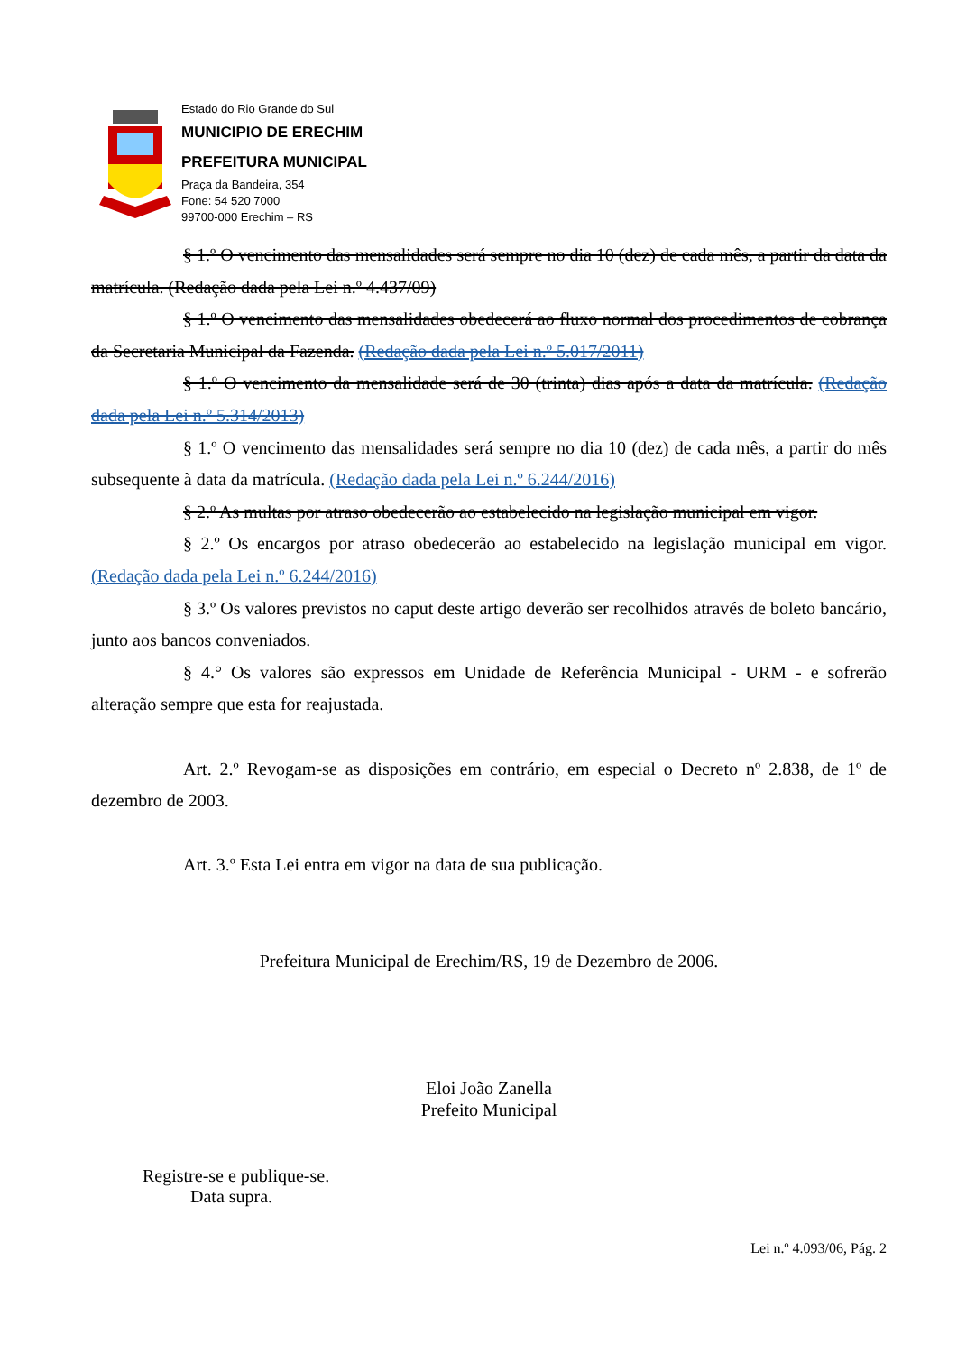Estado do Rio Grande do Sul
MUNICIPIO DE ERECHIM
PREFEITURA MUNICIPAL
Praça da Bandeira, 354
Fone: 54 520 7000
99700-000 Erechim – RS
§ 1.º O vencimento das mensalidades será sempre no dia 10 (dez) de cada mês, a partir da data da matrícula. (Redação dada pela Lei n.º 4.437/09)
§ 1.º O vencimento das mensalidades obedecerá ao fluxo normal dos procedimentos de cobrança da Secretaria Municipal da Fazenda. (Redação dada pela Lei n.º 5.017/2011)
§ 1.º O vencimento da mensalidade será de 30 (trinta) dias após a data da matrícula. (Redação dada pela Lei n.º 5.314/2013)
§ 1.º O vencimento das mensalidades será sempre no dia 10 (dez) de cada mês, a partir do mês subsequente à data da matrícula. (Redação dada pela Lei n.º 6.244/2016)
§ 2.º As multas por atraso obedecerão ao estabelecido na legislação municipal em vigor.
§ 2.º Os encargos por atraso obedecerão ao estabelecido na legislação municipal em vigor. (Redação dada pela Lei n.º 6.244/2016)
§ 3.º Os valores previstos no caput deste artigo deverão ser recolhidos através de boleto bancário, junto aos bancos conveniados.
§ 4.° Os valores são expressos em Unidade de Referência Municipal - URM - e sofrerão alteração sempre que esta for reajustada.
Art. 2.º Revogam-se as disposições em contrário, em especial o Decreto nº 2.838, de 1º de dezembro de 2003.
Art. 3.º Esta Lei entra em vigor na data de sua publicação.
Prefeitura Municipal de Erechim/RS, 19 de Dezembro de 2006.
Eloi João Zanella
Prefeito Municipal
Registre-se e publique-se.
Data supra.
Lei n.º 4.093/06, Pág. 2